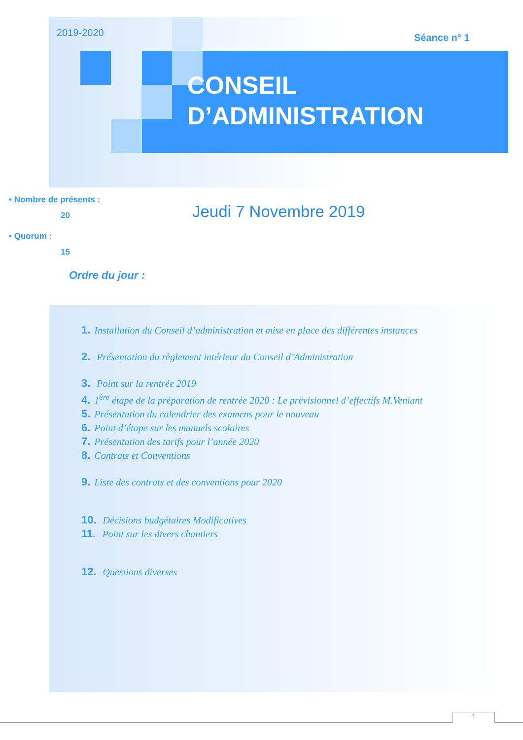2019-2020 Séance n° 1
CONSEIL
D’ADMINISTRATION
• Nombre de présents :
20
• Quorum :
15
Jeudi 7 Novembre 2019
Ordre du jour :
1. Installation du Conseil d’administration et mise en place des différentes instances
2. Présentation du règlement intérieur du Conseil d’Administration
3. Point sur la rentrée 2019
4. 1<sup>ère</sup> étape de la préparation de rentrée 2020 : Le prévisionnel d’effectifs M.Veniant
5. Présentation du calendrier des examens pour le nouveau
6. Point d’étape sur les manuels scolaires
7. Présentation des tarifs pour l’année 2020
8. Contrats et Conventions
9. Liste des contrats et des conventions pour 2020
10. Décisions budgétaires Modificatives
11. Point sur les divers chantiers
12. Questions diverses
1